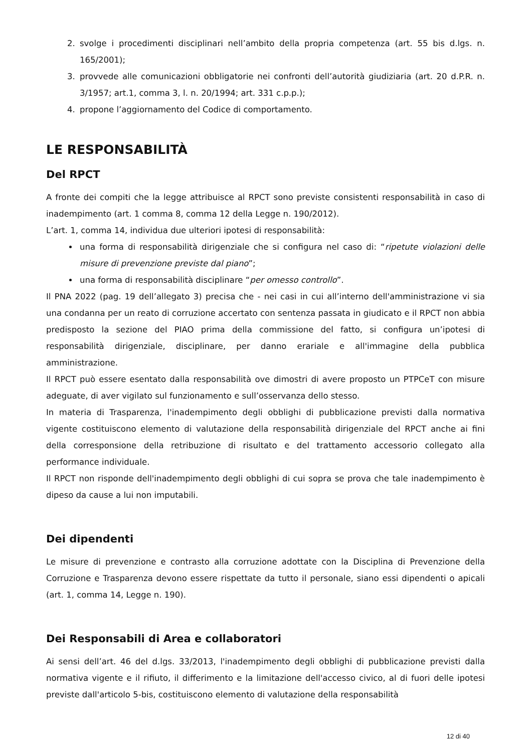2. svolge i procedimenti disciplinari nell’ambito della propria competenza (art. 55 bis d.lgs. n. 165/2001);
3. provvede alle comunicazioni obbligatorie nei confronti dell’autorità giudiziaria (art. 20 d.P.R. n. 3/1957; art.1, comma 3, l. n. 20/1994; art. 331 c.p.p.);
4. propone l’aggiornamento del Codice di comportamento.
LE RESPONSABILITÀ
Del RPCT
A fronte dei compiti che la legge attribuisce al RPCT sono previste consistenti responsabilità in caso di inadempimento (art. 1 comma 8, comma 12 della Legge n. 190/2012).
L’art. 1, comma 14, individua due ulteriori ipotesi di responsabilità:
una forma di responsabilità dirigenziale che si configura nel caso di: “ripetute violazioni delle misure di prevenzione previste dal piano”;
una forma di responsabilità disciplinare “per omesso controllo”.
Il PNA 2022 (pag. 19 dell’allegato 3) precisa che - nei casi in cui all’interno dell'amministrazione vi sia una condanna per un reato di corruzione accertato con sentenza passata in giudicato e il RPCT non abbia predisposto la sezione del PIAO prima della commissione del fatto, si configura un’ipotesi di responsabilità dirigenziale, disciplinare, per danno erariale e all'immagine della pubblica amministrazione.
Il RPCT può essere esentato dalla responsabilità ove dimostri di avere proposto un PTPCeT con misure adeguate, di aver vigilato sul funzionamento e sull’osservanza dello stesso.
In materia di Trasparenza, l'inadempimento degli obblighi di pubblicazione previsti dalla normativa vigente costituiscono elemento di valutazione della responsabilità dirigenziale del RPCT anche ai fini della corresponsione della retribuzione di risultato e del trattamento accessorio collegato alla performance individuale.
Il RPCT non risponde dell'inadempimento degli obblighi di cui sopra se prova che tale inadempimento è dipeso da cause a lui non imputabili.
Dei dipendenti
Le misure di prevenzione e contrasto alla corruzione adottate con la Disciplina di Prevenzione della Corruzione e Trasparenza devono essere rispettate da tutto il personale, siano essi dipendenti o apicali (art. 1, comma 14, Legge n. 190).
Dei Responsabili di Area e collaboratori
Ai sensi dell’art. 46 del d.lgs. 33/2013, l'inadempimento degli obblighi di pubblicazione previsti dalla normativa vigente e il rifiuto, il differimento e la limitazione dell'accesso civico, al di fuori delle ipotesi previste dall'articolo 5-bis, costituiscono elemento di valutazione della responsabilità
12 di 40